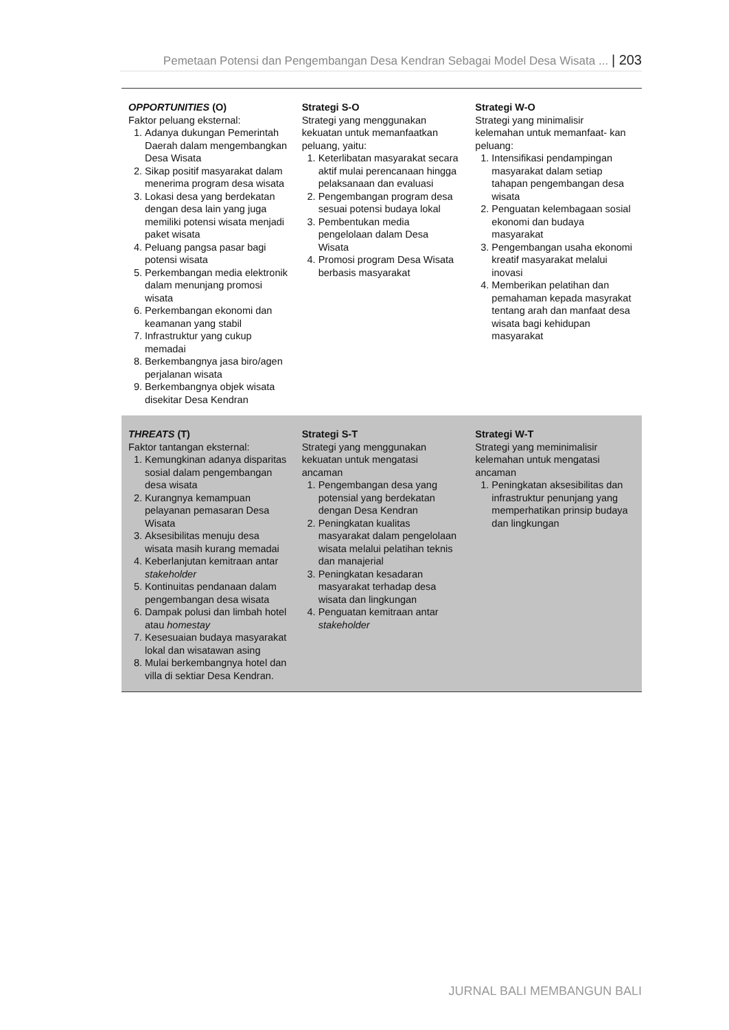Pemetaan Potensi dan Pengembangan Desa Kendran Sebagai Model Desa Wisata ... | 203
| OPPORTUNITIES (O) Faktor peluang eksternal: 1. Adanya dukungan Pemerintah Daerah dalam mengembangkan Desa Wisata 2. Sikap positif masyarakat dalam menerima program desa wisata 3. Lokasi desa yang berdekatan dengan desa lain yang juga memiliki potensi wisata menjadi paket wisata 4. Peluang pangsa pasar bagi potensi wisata 5. Perkembangan media elektronik dalam menunjang promosi wisata 6. Perkembangan ekonomi dan keamanan yang stabil 7. Infrastruktur yang cukup memadai 8. Berkembangnya jasa biro/agen perjalanan wisata 9. Berkembangnya objek wisata disekitar Desa Kendran | Strategi S-O Strategi yang menggunakan kekuatan untuk memanfaatkan peluang, yaitu: 1. Keterlibatan masyarakat secara aktif mulai perencanaan hingga pelaksanaan dan evaluasi 2. Pengembangan program desa sesuai potensi budaya lokal 3. Pembentukan media pengelolaan dalam Desa Wisata 4. Promosi program Desa Wisata berbasis masyarakat | Strategi W-O Strategi yang minimalisir kelemahan untuk memanfaat- kan peluang: 1. Intensifikasi pendampingan masyarakat dalam setiap tahapan pengembangan desa wisata 2. Penguatan kelembagaan sosial ekonomi dan budaya masyarakat 3. Pengembangan usaha ekonomi kreatif masyarakat melalui inovasi 4. Memberikan pelatihan dan pemahaman kepada masyrakat tentang arah dan manfaat desa wisata bagi kehidupan masyarakat |
| THREATS (T) Faktor tantangan eksternal: 1. Kemungkinan adanya disparitas sosial dalam pengembangan desa wisata 2. Kurangnya kemampuan pelayanan pemasaran Desa Wisata 3. Aksesibilitas menuju desa wisata masih kurang memadai 4. Keberlanjutan kemitraan antar stakeholder 5. Kontinuitas pendanaan dalam pengembangan desa wisata 6. Dampak polusi dan limbah hotel atau homestay 7. Kesesuaian budaya masyarakat lokal dan wisatawan asing 8. Mulai berkembangnya hotel dan villa di sektiar Desa Kendran. | Strategi S-T Strategi yang menggunakan kekuatan untuk mengatasi ancaman 1. Pengembangan desa yang potensial yang berdekatan dengan Desa Kendran 2. Peningkatan kualitas masyarakat dalam pengelolaan wisata melalui pelatihan teknis dan manajerial 3. Peningkatan kesadaran masyarakat terhadap desa wisata dan lingkungan 4. Penguatan kemitraan antar stakeholder | Strategi W-T Strategi yang meminimalisir kelemahan untuk mengatasi ancaman 1. Peningkatan aksesibilitas dan infrastruktur penunjang yang memperhatikan prinsip budaya dan lingkungan |
JURNAL BALI MEMBANGUN BALI